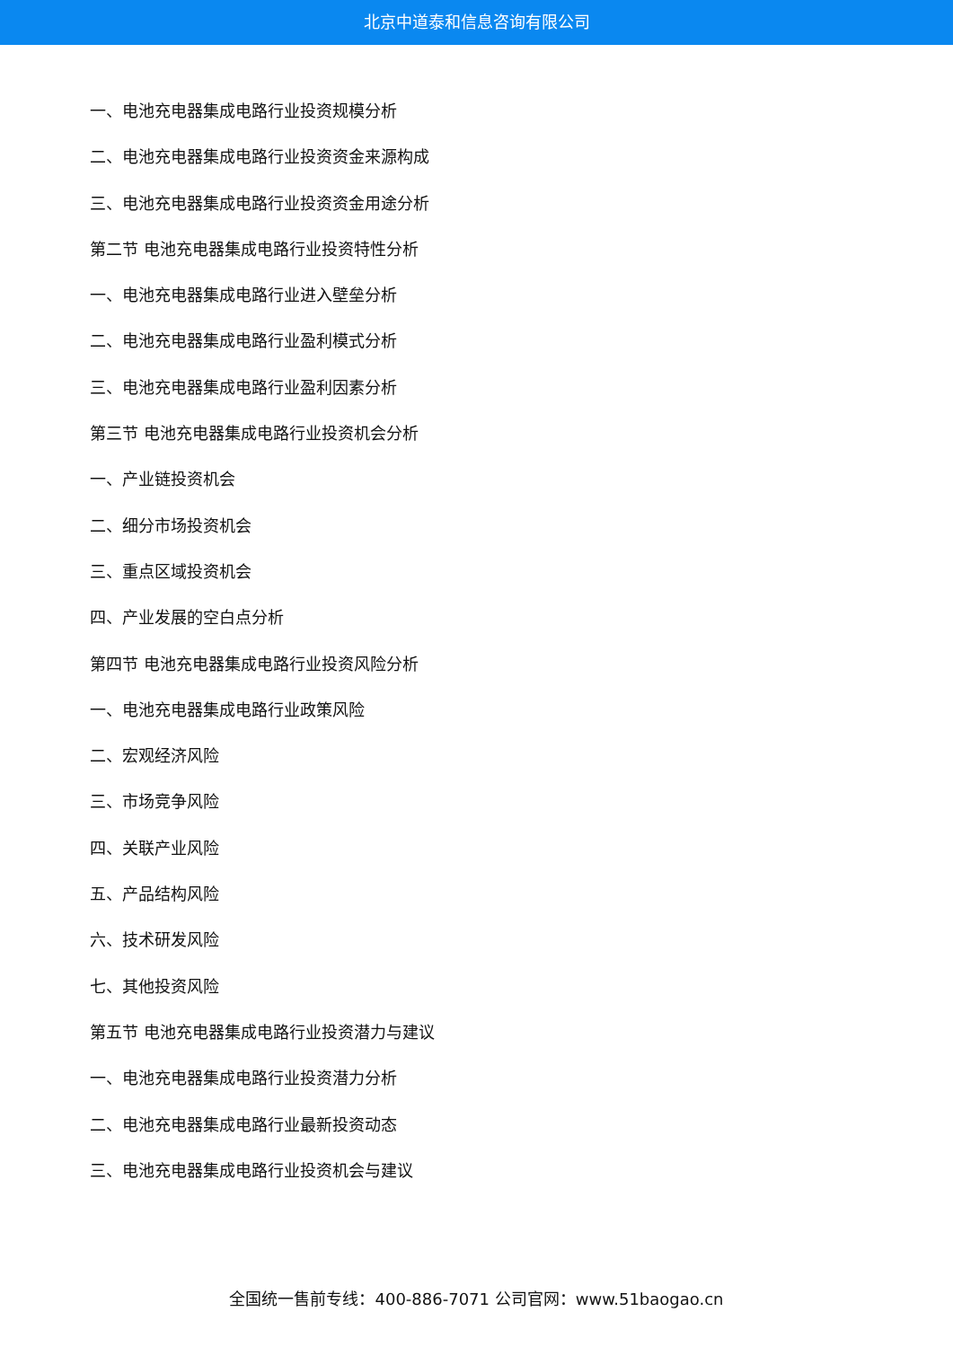北京中道泰和信息咨询有限公司
一、电池充电器集成电路行业投资规模分析
二、电池充电器集成电路行业投资资金来源构成
三、电池充电器集成电路行业投资资金用途分析
第二节 电池充电器集成电路行业投资特性分析
一、电池充电器集成电路行业进入壁垒分析
二、电池充电器集成电路行业盈利模式分析
三、电池充电器集成电路行业盈利因素分析
第三节 电池充电器集成电路行业投资机会分析
一、产业链投资机会
二、细分市场投资机会
三、重点区域投资机会
四、产业发展的空白点分析
第四节 电池充电器集成电路行业投资风险分析
一、电池充电器集成电路行业政策风险
二、宏观经济风险
三、市场竞争风险
四、关联产业风险
五、产品结构风险
六、技术研发风险
七、其他投资风险
第五节 电池充电器集成电路行业投资潜力与建议
一、电池充电器集成电路行业投资潜力分析
二、电池充电器集成电路行业最新投资动态
三、电池充电器集成电路行业投资机会与建议
全国统一售前专线：400-886-7071 公司官网：www.51baogao.cn